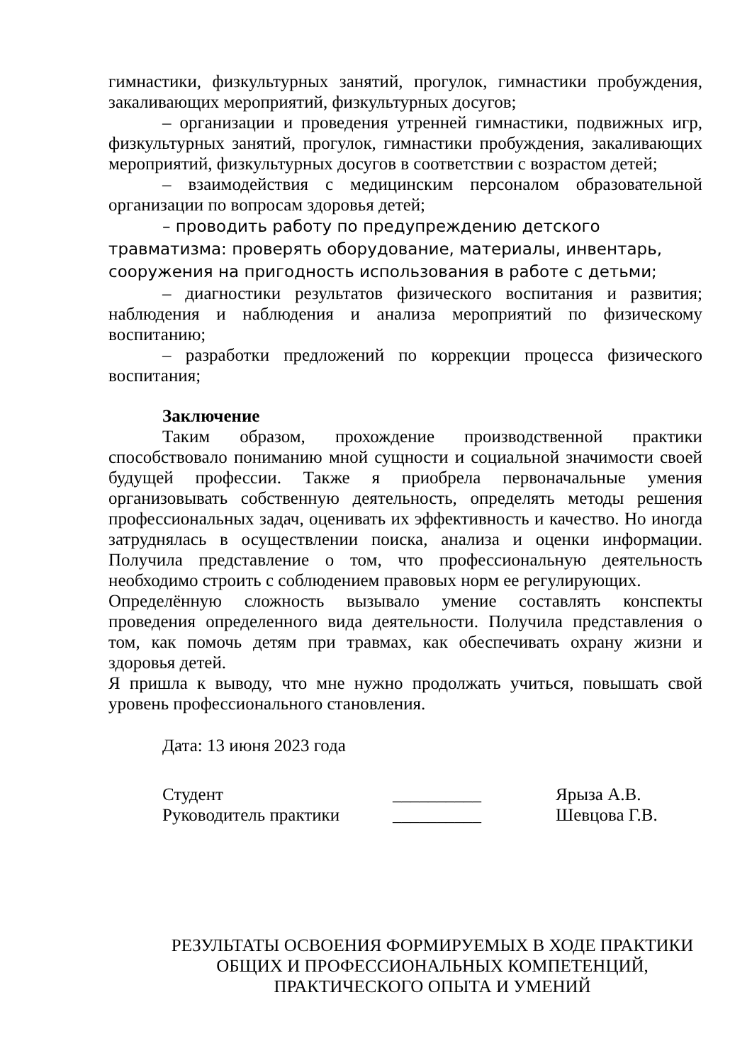гимнастики, физкультурных занятий, прогулок, гимнастики пробуждения, закаливающих мероприятий, физкультурных досугов;
– организации и проведения утренней гимнастики, подвижных игр, физкультурных занятий, прогулок, гимнастики пробуждения, закаливающих мероприятий, физкультурных досугов в соответствии с возрастом детей;
– взаимодействия с медицинским персоналом образовательной организации по вопросам здоровья детей;
– проводить работу по предупреждению детского травматизма: проверять оборудование, материалы, инвентарь, сооружения на пригодность использования в работе с детьми;
– диагностики результатов физического воспитания и развития; наблюдения и наблюдения и анализа мероприятий по физическому воспитанию;
– разработки предложений по коррекции процесса физического воспитания;
Заключение
Таким образом, прохождение производственной практики способствовало пониманию мной сущности и социальной значимости своей будущей профессии. Также я приобрела первоначальные умения организовывать собственную деятельность, определять методы решения профессиональных задач, оценивать их эффективность и качество. Но иногда затруднялась в осуществлении поиска, анализа и оценки информации. Получила представление о том, что профессиональную деятельность необходимо строить с соблюдением правовых норм ее регулирующих.
Определённую сложность вызывало умение составлять конспекты проведения определенного вида деятельности. Получила представления о том, как помочь детям при травмах, как обеспечивать охрану жизни и здоровья детей.
Я пришла к выводу, что мне нужно продолжать учиться, повышать свой уровень профессионального становления.
Дата: 13 июня 2023 года
Студент __________ Ярыза А.В.
Руководитель практики __________ Шевцова Г.В.
РЕЗУЛЬТАТЫ ОСВОЕНИЯ ФОРМИРУЕМЫХ В ХОДЕ ПРАКТИКИ
ОБЩИХ И ПРОФЕССИОНАЛЬНЫХ КОМПЕТЕНЦИЙ,
ПРАКТИЧЕСКОГО ОПЫТА И УМЕНИЙ